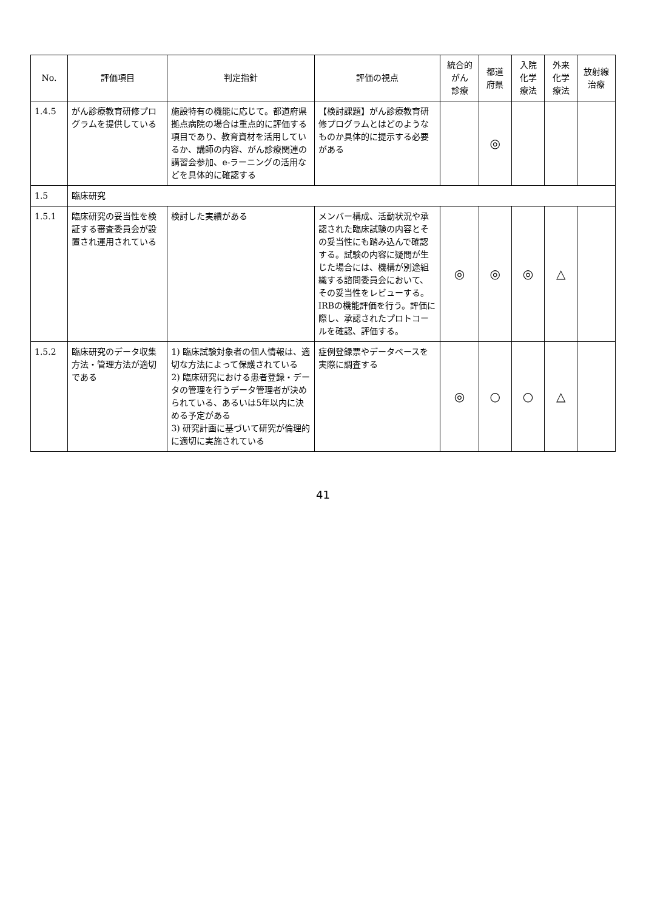| No. | 評価項目 | 判定指針 | 評価の視点 | 統合的 がん 診療 | 都道 府県 | 入院 化学 療法 | 外来 化学 療法 | 放射線 治療 |
| --- | --- | --- | --- | --- | --- | --- | --- | --- |
| 1.4.5 | がん診療教育研修プログラムを提供している | 施設特有の機能に応じて。都道府県拠点病院の場合は重点的に評価する項目であり、教育資材を活用しているか、講師の内容、がん診療関連の講習会参加、e-ラーニングの活用などを具体的に確認する | 【検討課題】がん診療教育研修プログラムとはどのようなものか具体的に提示する必要がある | | ◎ | | | |
| 1.5 | 臨床研究 | | | | | | | |
| 1.5.1 | 臨床研究の妥当性を検証する審査委員会が設置され運用されている | 検討した実績がある | メンバー構成、活動状況や承認された臨床試験の内容とその妥当性にも踏み込んで確認する。試験の内容に疑問が生じた場合には、機構が別途組織する諮問委員会において、その妥当性をレビューする。IRBの機能評価を行う。評価に際し、承認されたプロトコールを確認、評価する。 | ◎ | ◎ | ◎ | △ | |
| 1.5.2 | 臨床研究のデータ収集方法・管理方法が適切である | 1) 臨床試験対象者の個人情報は、適切な方法によって保護されている 2) 臨床研究における患者登録・データの管理を行うデータ管理者が決められている、あるいは5年以内に決める予定がある 3) 研究計画に基づいて研究が倫理的に適切に実施されている | 症例登録票やデータベースを実際に調査する | ◎ | ○ | ○ | △ | |
41